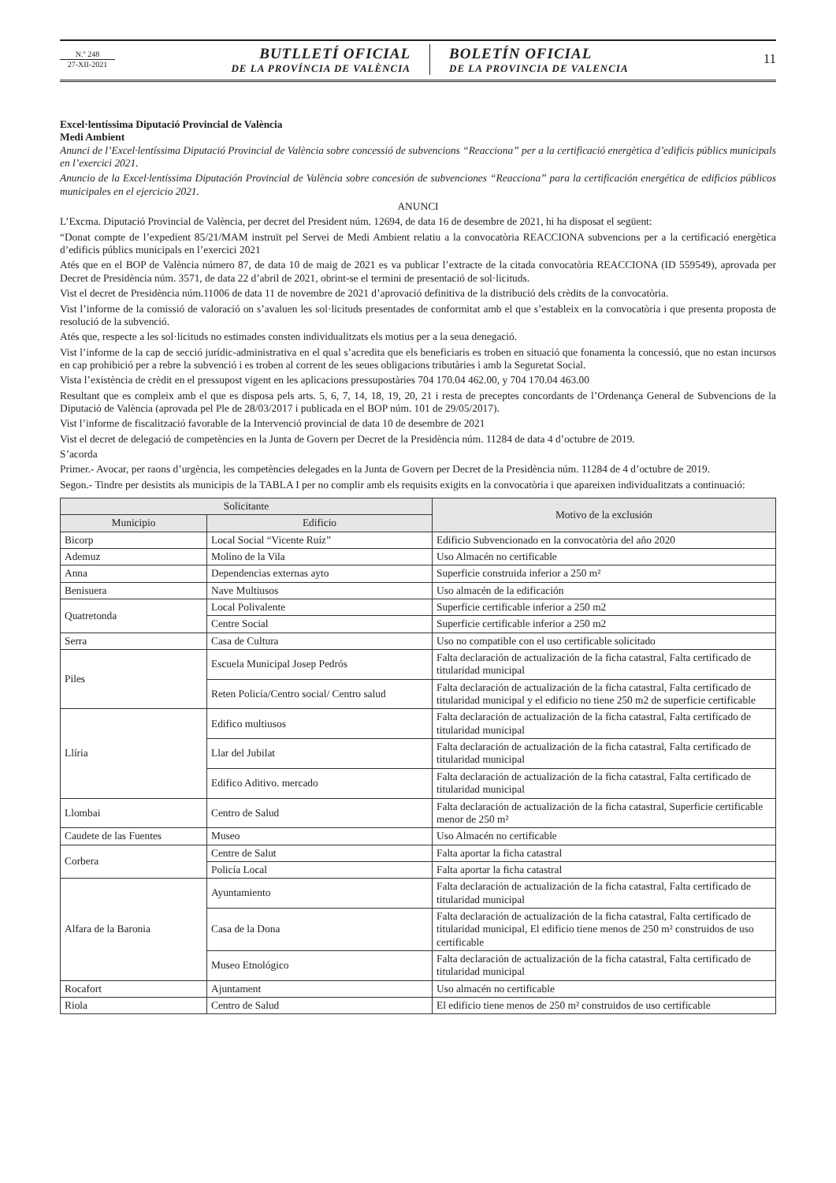N.º 248
27-XII-2021
BUTLLETÍ OFICIAL
DE LA PROVÍNCIA DE VALÈNCIA
BOLETÍN OFICIAL
DE LA PROVINCIA DE VALENCIA
11
Excel·lentíssima Diputació Provincial de València
Medi Ambient
Anunci de l’Excel·lentíssima Diputació Provincial de València sobre concessió de subvencions “Reacciona” per a la certificació energètica d’edificis públics municipals en l’exercici 2021.
Anuncio de la Excel·lentíssima Diputación Provincial de València sobre concesión de subvenciones “Reacciona” para la certificación energética de edificios públicos municipales en el ejercicio 2021.
ANUNCI
L’Excma. Diputació Provincial de València, per decret del President núm. 12694, de data 16 de desembre de 2021, hi ha disposat el següent:
“Donat compte de l’expedient 85/21/MAM instruït pel Servei de Medi Ambient relatiu a la convocatòria REACCIONA subvencions per a la certificació energètica d’edificis públics municipals en l’exercici 2021
Atés que en el BOP de València número 87, de data 10 de maig de 2021 es va publicar l’extracte de la citada convocatòria REACCIONA (ID 559549), aprovada per Decret de Presidència núm. 3571, de data 22 d’abril de 2021, obrint-se el termini de presentació de sol·licituds.
Vist el decret de Presidència núm.11006 de data 11 de novembre de 2021 d’aprovació definitiva de la distribució dels crèdits de la convocatòria.
Vist l’informe de la comissió de valoració on s’avaluen les sol·licituds presentades de conformitat amb el que s’estableix en la convocatòria i que presenta proposta de resolució de la subvenció.
Atés que, respecte a les sol·licituds no estimades consten individualitzats els motius per a la seua denegació.
Vist l’informe de la cap de secció jurídic-administrativa en el qual s’acredita que els beneficiaris es troben en situació que fonamenta la concessió, que no estan incursos en cap prohibició per a rebre la subvenció i es troben al corrent de les seues obligacions tributàries i amb la Seguretat Social.
Vista l’existència de crèdit en el pressupost vigent en les aplicacions pressupostàries 704 170.04 462.00, y 704 170.04 463.00
Resultant que es compleix amb el que es disposa pels arts. 5, 6, 7, 14, 18, 19, 20, 21 i resta de preceptes concordants de l’Ordenança General de Subvencions de la Diputació de València (aprovada pel Ple de 28/03/2017 i publicada en el BOP núm. 101 de 29/05/2017).
Vist l’informe de fiscalització favorable de la Intervenció provincial de data 10 de desembre de 2021
Vist el decret de delegació de competències en la Junta de Govern per Decret de la Presidència núm. 11284 de data 4 d’octubre de 2019.
S’acorda
Primer.- Avocar, per raons d’urgència, les competències delegades en la Junta de Govern per Decret de la Presidència núm. 11284 de 4 d’octubre de 2019.
Segon.- Tindre per desistits als municipis de la TABLA I per no complir amb els requisits exigits en la convocatòria i que apareixen individualitzats a continuació:
| Solicitante | | Motivo de la exclusión |
| --- | --- | --- |
| Municipio | Edificio | |
| Bicorp | Local Social “Vicente Ruíz” | Edificio Subvencionado en la convocatòria del año 2020 |
| Ademuz | Molino de la Vila | Uso Almacén no certificable |
| Anna | Dependencias externas ayto | Superficie construida inferior a 250 m² |
| Benisuera | Nave Multiusos | Uso almacén de la edificación |
| Quatretonda | Local Polivalente | Superficie certificable inferior a 250 m2 |
| | Centre Social | Superficie certificable inferior a 250 m2 |
| Serra | Casa de Cultura | Uso no compatible con el uso certificable solicitado |
| Piles | Escuela Municipal Josep Pedrós | Falta declaración de actualización de la ficha catastral, Falta certificado de titularidad municipal |
| | Reten Policía/Centro social/ Centro salud | Falta declaración de actualización de la ficha catastral, Falta certificado de titularidad municipal y el edificio no tiene 250 m2 de superficie certificable |
| Llíria | Edifico multiusos | Falta declaración de actualización de la ficha catastral, Falta certificado de titularidad municipal |
| | Llar del Jubilat | Falta declaración de actualización de la ficha catastral, Falta certificado de titularidad municipal |
| | Edifico Aditivo. mercado | Falta declaración de actualización de la ficha catastral, Falta certificado de titularidad municipal |
| Llombai | Centro de Salud | Falta declaración de actualización de la ficha catastral, Superficie certificable menor de 250 m² |
| Caudete de las Fuentes | Museo | Uso Almacén no certificable |
| Corbera | Centre de Salut | Falta aportar la ficha catastral |
| | Policía Local | Falta aportar la ficha catastral |
| Alfara de la Baronia | Ayuntamiento | Falta declaración de actualización de la ficha catastral, Falta certificado de titularidad municipal |
| | Casa de la Dona | Falta declaración de actualización de la ficha catastral, Falta certificado de titularidad municipal, El edificio tiene menos de 250 m² construidos de uso certificable |
| | Museo Etnológico | Falta declaración de actualización de la ficha catastral, Falta certificado de titularidad municipal |
| Rocafort | Ajuntament | Uso almacén no certificable |
| Riola | Centro de Salud | El edificio tiene menos de 250 m² construidos de uso certificable |